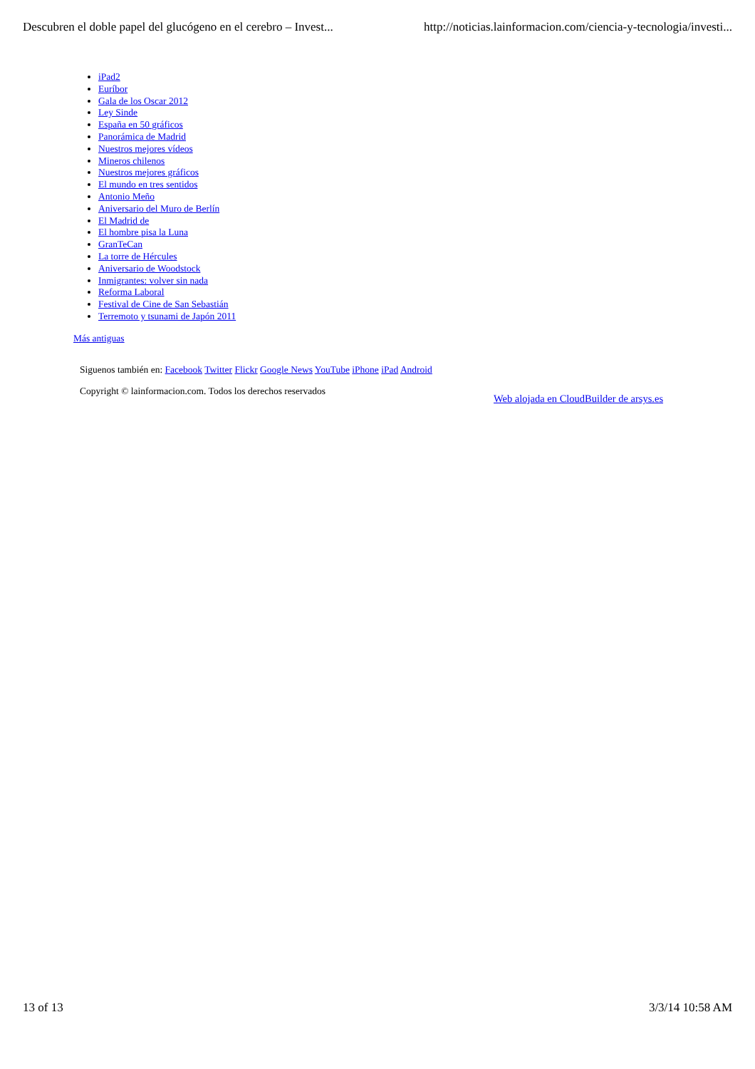Descubren el doble papel del glucógeno en el cerebro – Invest... http://noticias.lainformacion.com/ciencia-y-tecnologia/investi...
iPad2
Euríbor
Gala de los Oscar 2012
Ley Sinde
España en 50 gráficos
Panorámica de Madrid
Nuestros mejores vídeos
Mineros chilenos
Nuestros mejores gráficos
El mundo en tres sentidos
Antonio Meño
Aniversario del Muro de Berlín
El Madrid de
El hombre pisa la Luna
GranTeCan
La torre de Hércules
Aniversario de Woodstock
Inmigrantes: volver sin nada
Reforma Laboral
Festival de Cine de San Sebastián
Terremoto y tsunami de Japón 2011
Más antiguas
Siguenos también en: Facebook Twitter Flickr Google News YouTube iPhone iPad Android
Copyright © lainformacion.com. Todos los derechos reservados Web alojada en CloudBuilder de arsys.es
13 of 13 3/3/14 10:58 AM